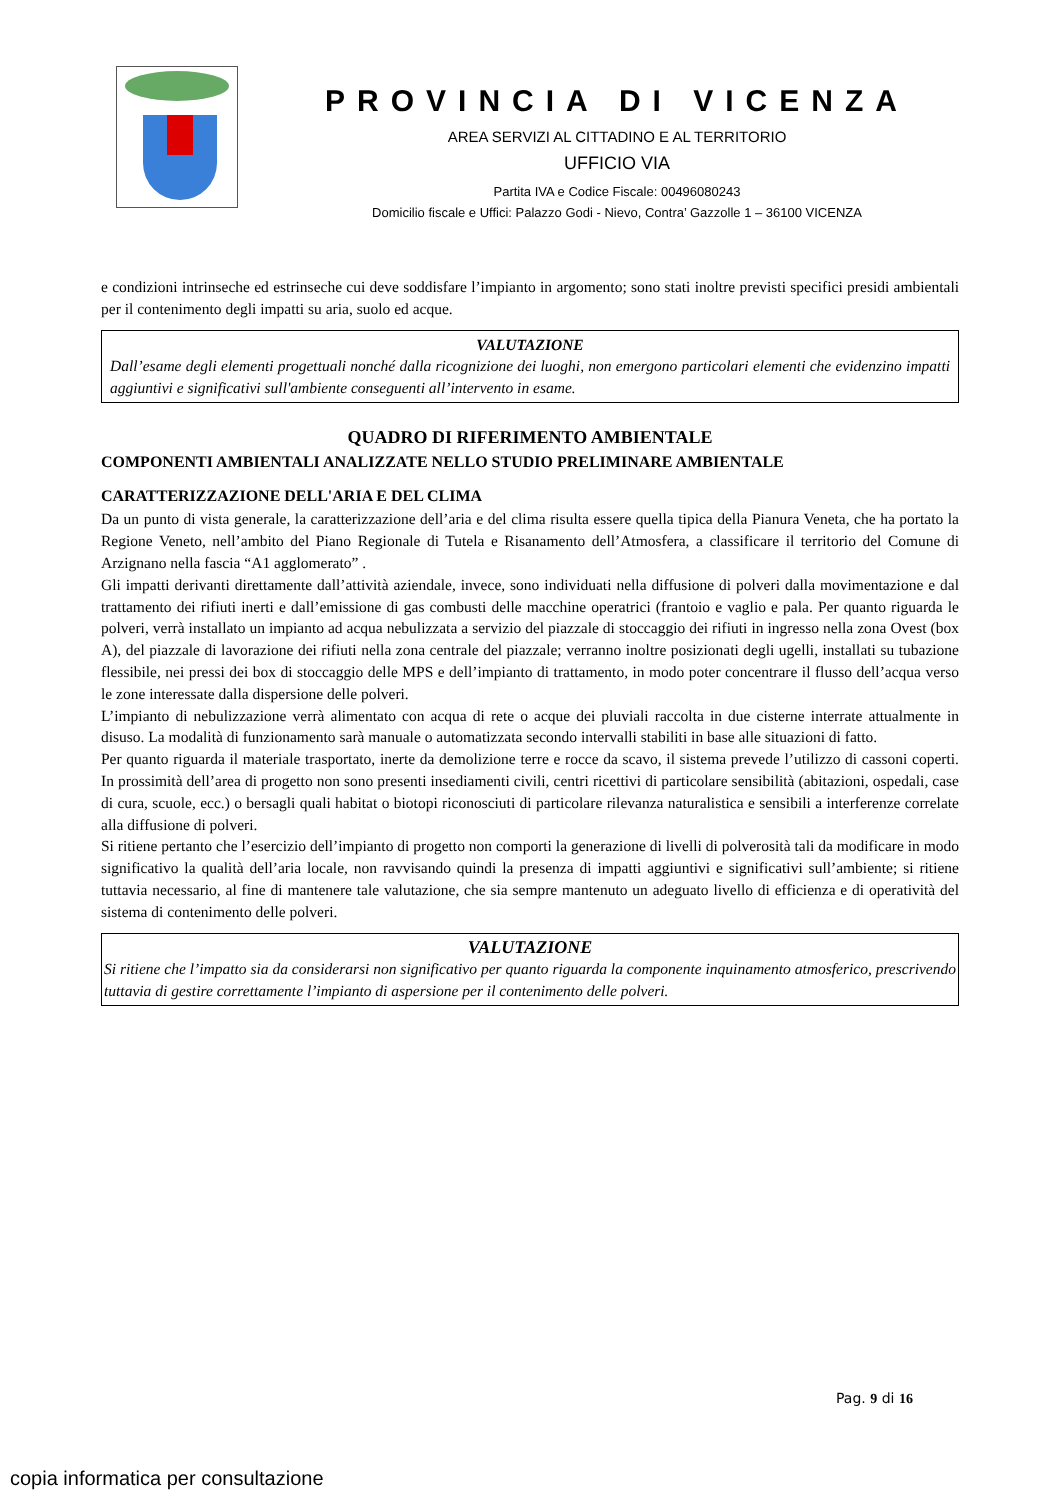PROVINCIA DI VICENZA
AREA SERVIZI AL CITTADINO E AL TERRITORIO
UFFICIO VIA
Partita IVA e Codice Fiscale: 00496080243
Domicilio fiscale e Uffici: Palazzo Godi - Nievo, Contra’ Gazzolle 1 – 36100 VICENZA
e condizioni intrinseche ed estrinseche cui deve soddisfare l’impianto in argomento; sono stati inoltre previsti specifici presidi ambientali per il contenimento degli impatti su aria, suolo ed acque.
VALUTAZIONE
Dall’esame degli elementi progettuali nonché dalla ricognizione dei luoghi, non emergono particolari elementi che evidenzino impatti aggiuntivi e significativi sull'ambiente conseguenti all’intervento in esame.
QUADRO DI RIFERIMENTO AMBIENTALE
COMPONENTI AMBIENTALI ANALIZZATE NELLO STUDIO PRELIMINARE AMBIENTALE
CARATTERIZZAZIONE DELL'ARIA E DEL CLIMA
Da un punto di vista generale, la caratterizzazione dell’aria e del clima risulta essere quella tipica della Pianura Veneta, che ha portato la Regione Veneto, nell’ambito del Piano Regionale di Tutela e Risanamento dell’Atmosfera, a classificare il territorio del Comune di Arzignano nella fascia “A1 agglomerato” .
Gli impatti derivanti direttamente dall’attività aziendale, invece, sono individuati nella diffusione di polveri dalla movimentazione e dal trattamento dei rifiuti inerti e dall’emissione di gas combusti delle macchine operatrici (frantoio e vaglio e pala. Per quanto riguarda le polveri, verrà installato un impianto ad acqua nebulizzata a servizio del piazzale di stoccaggio dei rifiuti in ingresso nella zona Ovest (box A), del piazzale di lavorazione dei rifiuti nella zona centrale del piazzale; verranno inoltre posizionati degli ugelli, installati su tubazione flessibile, nei pressi dei box di stoccaggio delle MPS e dell’impianto di trattamento, in modo poter concentrare il flusso dell’acqua verso le zone interessate dalla dispersione delle polveri.
L’impianto di nebulizzazione verrà alimentato con acqua di rete o acque dei pluviali raccolta in due cisterne interrate attualmente in disuso. La modalità di funzionamento sarà manuale o automatizzata secondo intervalli stabiliti in base alle situazioni di fatto.
Per quanto riguarda il materiale trasportato, inerte da demolizione terre e rocce da scavo, il sistema prevede l’utilizzo di cassoni coperti. In prossimità dell’area di progetto non sono presenti insediamenti civili, centri ricettivi di particolare sensibilità (abitazioni, ospedali, case di cura, scuole, ecc.) o bersagli quali habitat o biotopi riconosciuti di particolare rilevanza naturalistica e sensibili a interferenze correlate alla diffusione di polveri.
Si ritiene pertanto che l’esercizio dell’impianto di progetto non comporti la generazione di livelli di polverosità tali da modificare in modo significativo la qualità dell’aria locale, non ravvisando quindi la presenza di impatti aggiuntivi e significativi sull’ambiente; si ritiene tuttavia necessario, al fine di mantenere tale valutazione, che sia sempre mantenuto un adeguato livello di efficienza e di operatività del sistema di contenimento delle polveri.
VALUTAZIONE
Si ritiene che l’impatto sia da considerarsi non significativo per quanto riguarda la componente inquinamento atmosferico, prescrivendo tuttavia di gestire correttamente l’impianto di aspersione per il contenimento delle polveri.
Pag. 9 di 16
copia informatica per consultazione